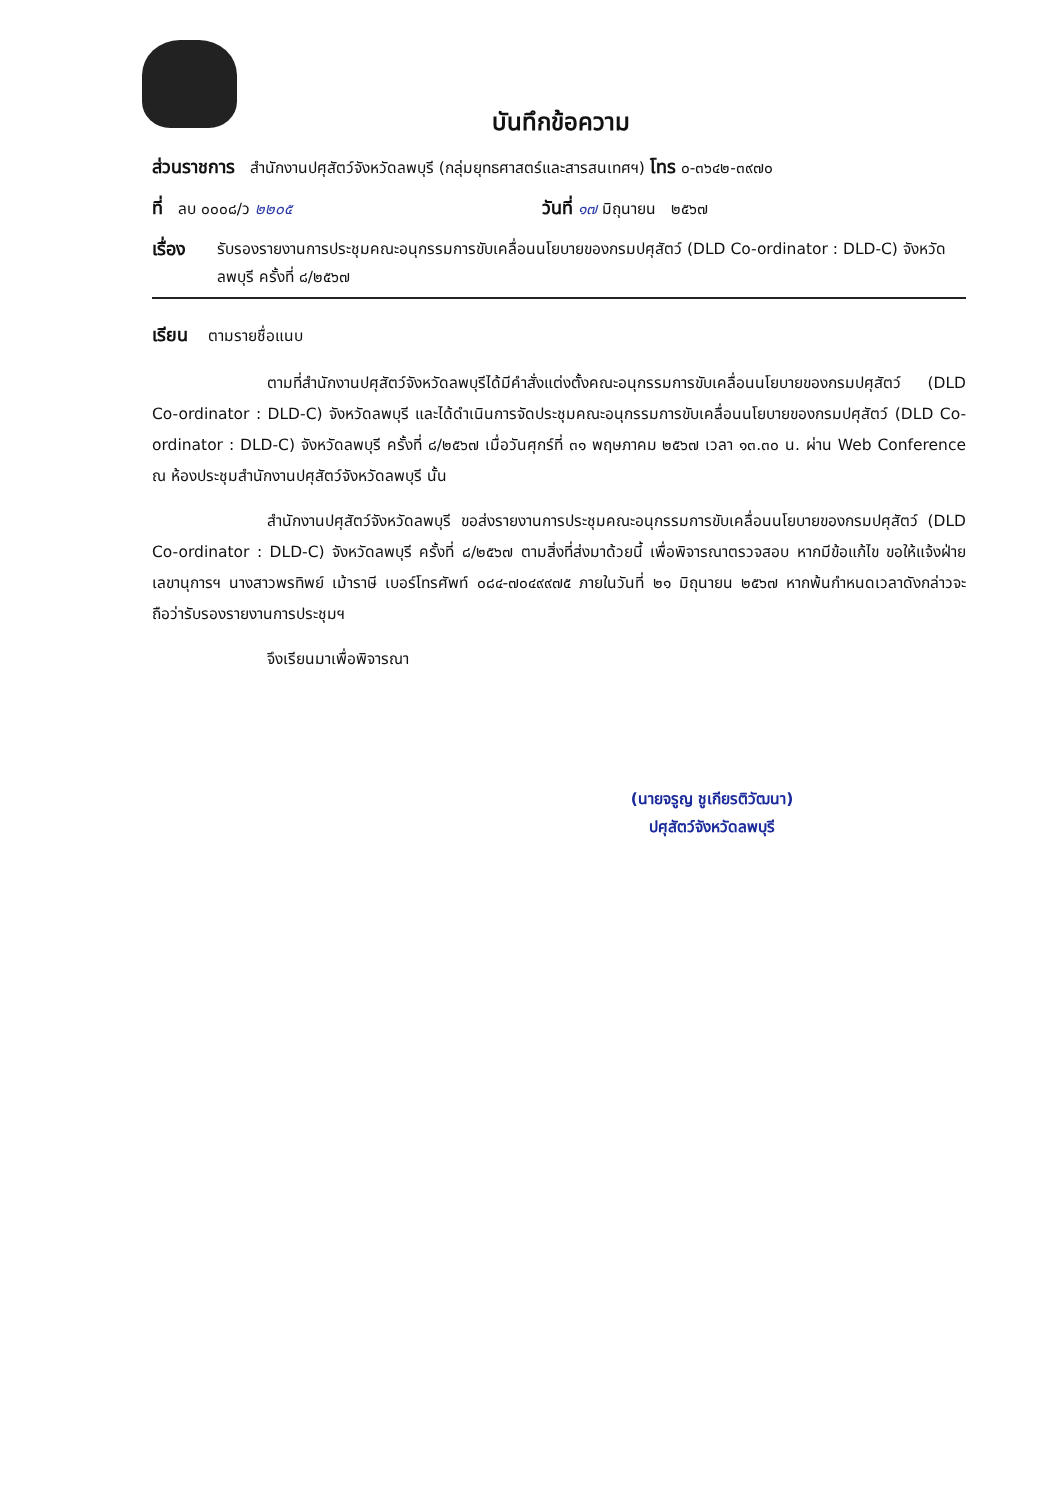บันทึกข้อความ
ส่วนราชการ สำนักงานปศุสัตว์จังหวัดลพบุรี (กลุ่มยุทธศาสตร์และสารสนเทศฯ) โทร ๐-๓๖๔๒-๓๙๗๐
ที่ ลบ ๐๐๐๘/ว ๒๒๐๕ วันที่ ๑๗ มิถุนายน ๒๕๖๗
เรื่อง รับรองรายงานการประชุมคณะอนุกรรมการขับเคลื่อนนโยบายของกรมปศุสัตว์ (DLD Co-ordinator : DLD-C) จังหวัดลพบุรี ครั้งที่ ๘/๒๕๖๗
เรียน ตามรายชื่อแนบ
ตามที่สำนักงานปศุสัตว์จังหวัดลพบุรีได้มีคำสั่งแต่งตั้งคณะอนุกรรมการขับเคลื่อนนโยบายของกรมปศุสัตว์ (DLD Co-ordinator : DLD-C) จังหวัดลพบุรี และได้ดำเนินการจัดประชุมคณะอนุกรรมการขับเคลื่อนนโยบายของกรมปศุสัตว์ (DLD Co-ordinator : DLD-C) จังหวัดลพบุรี ครั้งที่ ๘/๒๕๖๗ เมื่อวันศุกร์ที่ ๓๑ พฤษภาคม ๒๕๖๗ เวลา ๑๓.๓๐ น. ผ่าน Web Conference ณ ห้องประชุมสำนักงานปศุสัตว์จังหวัดลพบุรี นั้น
สำนักงานปศุสัตว์จังหวัดลพบุรี ขอส่งรายงานการประชุมคณะอนุกรรมการขับเคลื่อนนโยบายของกรมปศุสัตว์ (DLD Co-ordinator : DLD-C) จังหวัดลพบุรี ครั้งที่ ๘/๒๕๖๗ ตามสิ่งที่ส่งมาด้วยนี้ เพื่อพิจารณาตรวจสอบ หากมีข้อแก้ไข ขอให้แจ้งฝ่ายเลขานุการฯ นางสาวพรทิพย์ เม้าราษี เบอร์โทรศัพท์ ๐๘๔-๗๐๔๙๙๗๕ ภายในวันที่ ๒๑ มิถุนายน ๒๕๖๗ หากพ้นกำหนดเวลาดังกล่าวจะถือว่ารับรองรายงานการประชุมฯ
จึงเรียนมาเพื่อพิจารณา
(นายจรูญ ชูเกียรติวัฒนา)
ปศุสัตว์จังหวัดลพบุรี